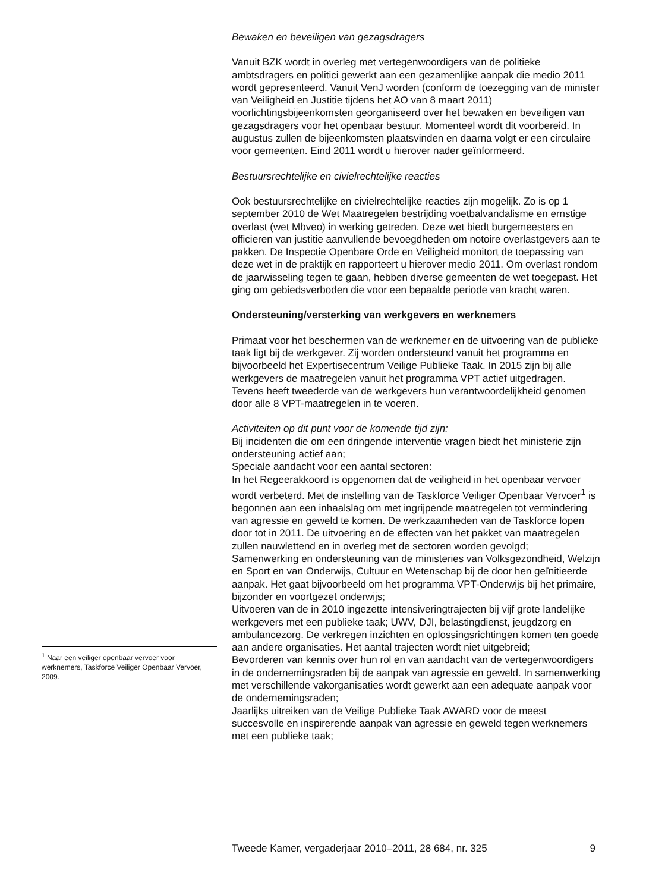Bewaken en beveiligen van gezagsdragers
Vanuit BZK wordt in overleg met vertegenwoordigers van de politieke ambtsdragers en politici gewerkt aan een gezamenlijke aanpak die medio 2011 wordt gepresenteerd. Vanuit VenJ worden (conform de toezegging van de minister van Veiligheid en Justitie tijdens het AO van 8 maart 2011) voorlichtingsbijeenkomsten georganiseerd over het bewaken en beveiligen van gezagsdragers voor het openbaar bestuur. Momenteel wordt dit voorbereid. In augustus zullen de bijeenkomsten plaatsvinden en daarna volgt er een circulaire voor gemeenten. Eind 2011 wordt u hierover nader geïnformeerd.
Bestuursrechtelijke en civielrechtelijke reacties
Ook bestuursrechtelijke en civielrechtelijke reacties zijn mogelijk. Zo is op 1 september 2010 de Wet Maatregelen bestrijding voetbalvandalisme en ernstige overlast (wet Mbveo) in werking getreden. Deze wet biedt burgemeesters en officieren van justitie aanvullende bevoegdheden om notoire overlastgevers aan te pakken. De Inspectie Openbare Orde en Veiligheid monitort de toepassing van deze wet in de praktijk en rapporteert u hierover medio 2011. Om overlast rondom de jaarwisseling tegen te gaan, hebben diverse gemeenten de wet toegepast. Het ging om gebiedsverboden die voor een bepaalde periode van kracht waren.
Ondersteuning/versterking van werkgevers en werknemers
Primaat voor het beschermen van de werknemer en de uitvoering van de publieke taak ligt bij de werkgever. Zij worden ondersteund vanuit het programma en bijvoorbeeld het Expertisecentrum Veilige Publieke Taak. In 2015 zijn bij alle werkgevers de maatregelen vanuit het programma VPT actief uitgedragen. Tevens heeft tweederde van de werkgevers hun verantwoordelijkheid genomen door alle 8 VPT-maatregelen in te voeren.
Activiteiten op dit punt voor de komende tijd zijn:
Bij incidenten die om een dringende interventie vragen biedt het ministerie zijn ondersteuning actief aan;
Speciale aandacht voor een aantal sectoren:
In het Regeerakkoord is opgenomen dat de veiligheid in het openbaar vervoer wordt verbeterd. Met de instelling van de Taskforce Veiliger Openbaar Vervoer<sup>1</sup> is begonnen aan een inhaalslag om met ingrijpende maatregelen tot vermindering van agressie en geweld te komen. De werkzaamheden van de Taskforce lopen door tot in 2011. De uitvoering en de effecten van het pakket van maatregelen zullen nauwlettend en in overleg met de sectoren worden gevolgd;
Samenwerking en ondersteuning van de ministeries van Volksgezondheid, Welzijn en Sport en van Onderwijs, Cultuur en Wetenschap bij de door hen geïnitieerde aanpak. Het gaat bijvoorbeeld om het programma VPT-Onderwijs bij het primaire, bijzonder en voortgezet onderwijs;
Uitvoeren van de in 2010 ingezette intensiveringtrajecten bij vijf grote landelijke werkgevers met een publieke taak; UWV, DJI, belastingdienst, jeugdzorg en ambulancezorg. De verkregen inzichten en oplossingsrichtingen komen ten goede aan andere organisaties. Het aantal trajecten wordt niet uitgebreid;
Bevorderen van kennis over hun rol en van aandacht van de vertegenwoordigers in de ondernemingsraden bij de aanpak van agressie en geweld. In samenwerking met verschillende vakorganisaties wordt gewerkt aan een adequate aanpak voor de ondernemingsraden;
Jaarlijks uitreiken van de Veilige Publieke Taak AWARD voor de meest succesvolle en inspirerende aanpak van agressie en geweld tegen werknemers met een publieke taak;
<sup>1</sup> Naar een veiliger openbaar vervoer voor werknemers, Taskforce Veiliger Openbaar Vervoer, 2009.
Tweede Kamer, vergaderjaar 2010–2011, 28 684, nr. 325 9